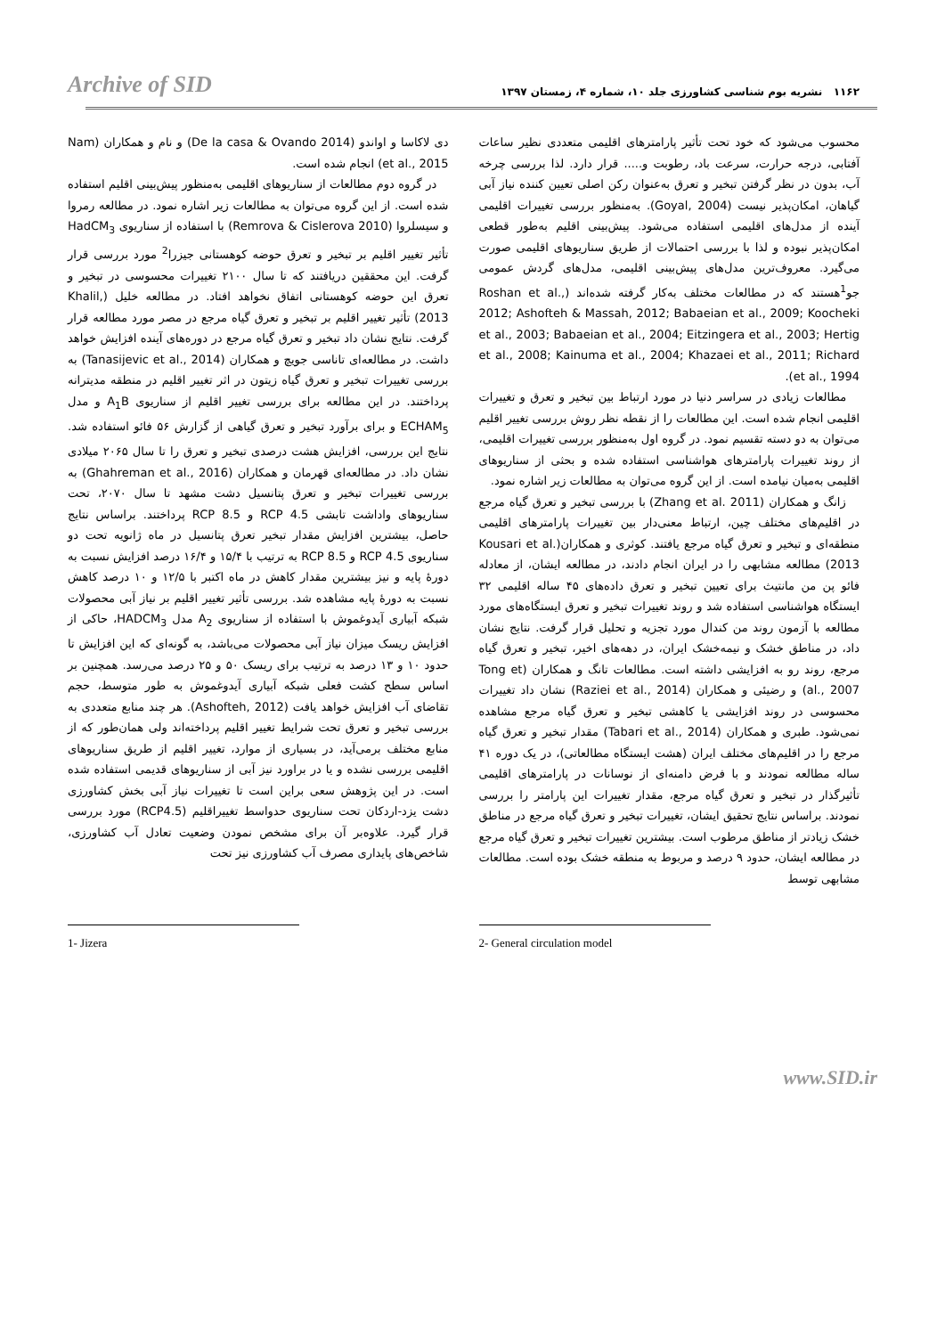Archive of SID
۱۱۶۲ نشریه بوم شناسی کشاورزی جلد ۱۰، شماره ۴، زمستان ۱۳۹۷
محسوب می‌شود که خود تحت تأثیر پارامترهای اقلیمی متعددی نظیر ساعات آفتابی، درجه حرارت، سرعت باد، رطوبت و..... قرار دارد. لذا بررسی چرخه آب، بدون در نظر گرفتن تبخیر و تعرق به‌عنوان رکن اصلی تعیین کننده نیاز آبی گیاهان، امکان‌پذیر نیست (Goyal, 2004). به‌منظور بررسی تغییرات اقلیمی آینده از مدل‌های اقلیمی استفاده می‌شود. پیش‌بینی اقلیم به‌طور قطعی امکان‌پذیر نبوده و لذا با بررسی احتمالات از طریق سناریوهای اقلیمی صورت می‌گیرد. معروف‌ترین مدل‌های پیش‌بینی اقلیمی، مدل‌های گردش عمومی جو<sup>1</sup>هستند که در مطالعات مختلف به‌کار گرفته شده‌اند (Roshan et al., 2012; Ashofteh & Massah, 2012; Babaeian et al., 2009; Koocheki et al., 2003; Babaeian et al., 2004; Eitzingera et al., 2003; Hertig et al., 2008; Kainuma et al., 2004; Khazaei et al., 2011; Richard et al., 1994).
مطالعات زیادی در سراسر دنیا در مورد ارتباط بین تبخیر و تعرق و تغییرات اقلیمی انجام شده است. این مطالعات را از نقطه نظر روش بررسی تغییر اقلیم می‌توان به دو دسته تقسیم نمود. در گروه اول به‌منظور بررسی تغییرات اقلیمی، از روند تغییرات پارامترهای هواشناسی استفاده شده و بحثی از سناریوهای اقلیمی به‌میان نیامده است. از این گروه می‌توان به مطالعات زیر اشاره نمود.
زانگ و همکاران (Zhang et al. 2011) با بررسی تبخیر و تعرق گیاه مرجع در اقلیم‌های مختلف چین، ارتباط معنی‌دار بین تغییرات پارامترهای اقلیمی منطقه‌ای و تبخیر و تعرق گیاه مرجع یافتند. کوثری و همکاران(Kousari et al. 2013) مطالعه مشابهی را در ایران انجام دادند، در مطالعه ایشان، از معادله فائو پن من مانتیث برای تعیین تبخیر و تعرق داده‌های ۴۵ ساله اقلیمی ۳۲ ایستگاه هواشناسی استفاده شد و روند تغییرات تبخیر و تعرق ایستگاه‌های مورد مطالعه با آزمون روند من کندال مورد تجزیه و تحلیل قرار گرفت. نتایج نشان داد، در مناطق خشک و نیمه‌خشک ایران، در دهه‌های اخیر، تبخیر و تعرق گیاه مرجع، روند رو به افزایشی داشته است. مطالعات تانگ و همکاران (Tong et al., 2007) و رضیئی و همکاران (Raziei et al., 2014) نشان داد تغییرات محسوسی در روند افزایشی یا کاهشی تبخیر و تعرق گیاه مرجع مشاهده نمی‌شود. طبری و همکاران (Tabari et al., 2014) مقدار تبخیر و تعرق گیاه مرجع را در اقلیم‌های مختلف ایران (هشت ایستگاه مطالعاتی)، در یک دوره ۴۱ ساله مطالعه نمودند و با فرض دامنه‌ای از نوسانات در پارامترهای اقلیمی تأثیرگذار در تبخیر و تعرق گیاه مرجع، مقدار تغییرات این پارامتر را بررسی نمودند. براساس نتایج تحقیق ایشان، تغییرات تبخیر و تعرق گیاه مرجع در مناطق خشک زیادتر از مناطق مرطوب است. بیشترین تغییرات تبخیر و تعرق گیاه مرجع در مطالعه ایشان، حدود ۹ درصد و مربوط به منطقه خشک بوده است. مطالعات مشابهی توسط
دی لاکاسا و اواندو (De la casa & Ovando 2014) و نام و همکاران (Nam et al., 2015) انجام شده است.
در گروه دوم مطالعات از سناریوهای اقلیمی به‌منظور پیش‌بینی اقلیم استفاده شده است. از این گروه می‌توان به مطالعات زیر اشاره نمود. در مطالعه رمروا و سیسلروا (Remrova & Cislerova 2010) با استفاده از سناریوی HadCM<sub>3</sub> تأثیر تغییر اقلیم بر تبخیر و تعرق حوضه کوهستانی جیزرا<sup>2</sup> مورد بررسی قرار گرفت. این محققین دریافتند که تا سال ۲۱۰۰ تغییرات محسوسی در تبخیر و تعرق این حوضه کوهستانی اتفاق نخواهد افتاد. در مطالعه خلیل (Khalil, 2013) تأثیر تغییر اقلیم بر تبخیر و تعرق گیاه مرجع در مصر مورد مطالعه قرار گرفت. نتایج نشان داد تبخیر و تعرق گیاه مرجع در دوره‌های آینده افزایش خواهد داشت. در مطالعه‌ای تاناسی جویچ و همکاران (Tanasijevic et al., 2014) به بررسی تغییرات تبخیر و تعرق گیاه زیتون در اثر تغییر اقلیم در منطقه مدیترانه پرداختند. در این مطالعه برای بررسی تغییر اقلیم از سناریوی A<sub>1</sub>B و مدل ECHAM<sub>5</sub> و برای برآورد تبخیر و تعرق گیاهی از گزارش ۵۶ فائو استفاده شد. نتایج این بررسی، افزایش هشت درصدی تبخیر و تعرق را تا سال ۲۰۶۵ میلادی نشان داد. در مطالعه‌ای قهرمان و همکاران (Ghahreman et al., 2016) به بررسی تغییرات تبخیر و تعرق پتانسیل دشت مشهد تا سال ۲۰۷۰، تحت سناریوهای واداشت تابشی RCP 4.5 و RCP 8.5 پرداختند. براساس نتایج حاصل، بیشترین افزایش مقدار تبخیر تعرق پتانسیل در ماه ژانویه تحت دو سناریوی RCP 4.5 و RCP 8.5 به ترتیب با ۱۵/۴ و ۱۶/۴ درصد افزایش نسبت به دورهٔ پایه و نیز بیشترین مقدار کاهش در ماه اکتبر با ۱۲/۵ و ۱۰ درصد کاهش نسبت به دورهٔ پایه مشاهده شد. بررسی تأثیر تغییر اقلیم بر نیاز آبی محصولات شبکه آبیاری آیدوغموش با استفاده از سناریوی A<sub>2</sub> مدل HADCM<sub>3</sub>، حاکی از افزایش ریسک میزان نیاز آبی محصولات می‌باشد، به گونه‌ای که این افزایش تا حدود ۱۰ و ۱۳ درصد به ترتیب برای ریسک ۵۰ و ۲۵ درصد می‌رسد. همچنین بر اساس سطح کشت فعلی شبکه آبیاری آیدوغموش به طور متوسط، حجم تقاضای آب افزایش خواهد یافت (Ashofteh, 2012). هر چند منابع متعددی به بررسی تبخیر و تعرق تحت شرایط تغییر اقلیم پرداخته‌اند ولی همان‌طور که از منابع مختلف برمی‌آید، در بسیاری از موارد، تغییر اقلیم از طریق سناریوهای اقلیمی بررسی نشده و یا در براورد نیز آبی از سناریوهای قدیمی استفاده شده است. در این پژوهش سعی براین است تا تغییرات نیاز آبی بخش کشاورزی دشت یزد-اردکان تحت سناریوی حدواسط تغییراقلیم (RCP4.5) مورد بررسی قرار گیرد. علاوه‌بر آن برای مشخص نمودن وضعیت تعادل آب کشاورزی، شاخص‌های پایداری مصرف آب کشاورزی نیز تحت
2- General circulation model 1- Jizera
www.SID.ir